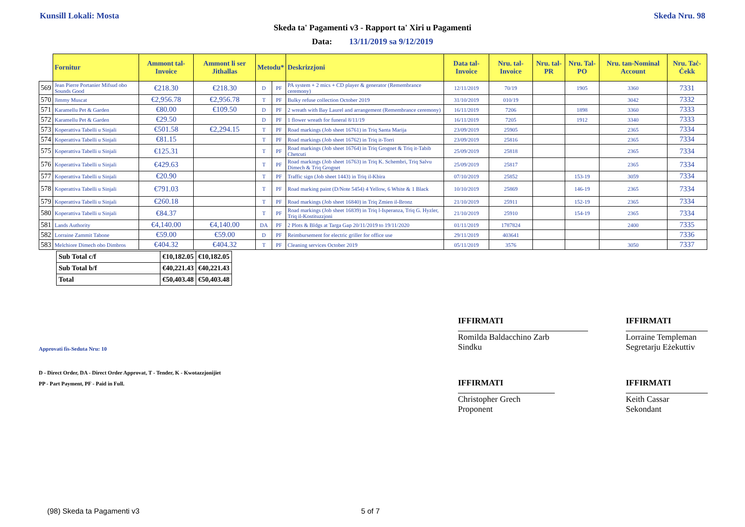Kunsill Lokali: Mosta Skeda Nru. 98
Skeda ta' Pagamenti v3 - Rapport ta' Xiri u Pagamenti
Data: 13/11/2019 sa 9/12/2019
| | Fornitur | Ammont tal-Invoice | Ammont li ser Jithallas | Metodu* | | Deskrizzjoni | Data tal-Invoice | Nru. tal-Invoice | Nru. tal-PR | Nru. Tal-PO | Nru. tan-Nominal Account | Nru. Taċ-Ċekk |
| --- | --- | --- | --- | --- | --- | --- | --- | --- | --- | --- | --- | --- |
| 569 | Jean Pierre Portanier Mifsud obo Sounds Good | €218.30 | €218.30 | D | PF | PA system + 2 mics + CD player & generator (Remembrance ceremony) | 12/11/2019 | 70/19 | | 1905 | 3360 | 7331 |
| 570 | Jimmy Muscat | €2,956.78 | €2,956.78 | T | PF | Bulky refuse collection October 2019 | 31/10/2019 | 010/19 | | | 3042 | 7332 |
| 571 | Karamellu Pet & Garden | €80.00 | €109.50 | D | PF | 2 wreath with Bay Laurel and arrangement (Remembrance ceremony) | 16/11/2019 | 7206 | | 1898 | 3360 | 7333 |
| 572 | Karamellu Pet & Garden | €29.50 | | D | PF | 1 flower wreath for funeral 8/11/19 | 16/11/2019 | 7205 | | 1912 | 3340 | 7333 |
| 573 | Koperattiva Tabelli u Sinjali | €501.58 | €2,294.15 | T | PF | Road markings (Job sheet 16761) in Triq Santa Marija | 23/09/2019 | 25905 | | | 2365 | 7334 |
| 574 | Koperattiva Tabelli u Sinjali | €81.15 | | T | PF | Road markings (Job sheet 16762) in Triq it-Torri | 23/09/2019 | 25816 | | | 2365 | 7334 |
| 575 | Koperattiva Tabelli u Sinjali | €125.31 | | T | PF | Road markings (Job sheet 16764) in Triq Grognet & Triq it-Tabib Chetcuti | 25/09/2019 | 25818 | | | 2365 | 7334 |
| 576 | Koperattiva Tabelli u Sinjali | €429.63 | | T | PF | Road markings (Job sheet 16763) in Triq K. Schembri, Triq Salvu Dimech & Triq Grognet | 25/09/2019 | 25817 | | | 2365 | 7334 |
| 577 | Koperattiva Tabelli u Sinjali | €20.90 | | T | PF | Traffic sign (Job sheet 1443) in Triq il-Kbira | 07/10/2019 | 25852 | | 153-19 | 3059 | 7334 |
| 578 | Koperattiva Tabelli u Sinjali | €791.03 | | T | PF | Road marking paint (D/Note 5454) 4 Yellow, 6 White & 1 Black | 10/10/2019 | 25869 | | 146-19 | 2365 | 7334 |
| 579 | Koperattiva Tabelli u Sinjali | €260.18 | | T | PF | Road markings (Job sheet 16840) in Triq Zmien il-Bronz | 21/10/2019 | 25911 | | 152-19 | 2365 | 7334 |
| 580 | Koperattiva Tabelli u Sinjali | €84.37 | | T | PF | Road markings (Job sheet 16839) in Triq l-Isperanza, Triq G. Hyzler, Triq il-Kostituzzjoni | 21/10/2019 | 25910 | | 154-19 | 2365 | 7334 |
| 581 | Lands Authority | €4,140.00 | €4,140.00 | DA | PF | 2 Plots & Bldgs at Targa Gap 20/11/2019 to 19/11/2020 | 01/11/2019 | 1787824 | | | 2400 | 7335 |
| 582 | Lorraine Zammit Tabone | €59.00 | €59.00 | D | PF | Reimbursement for electric griller for office use | 29/11/2019 | 403641 | | | | 7336 |
| 583 | Melchiore Dimech obo Dimbros | €404.32 | €404.32 | T | PF | Cleaning services October 2019 | 05/11/2019 | 3576 | | | 3050 | 7337 |
| Sub Total c/f | €10,182.05 | €10,182.05 |
| Sub Total b/f | €40,221.43 | €40,221.43 |
| Total | €50,403.48 | €50,403.48 |
IFFIRMATI IFFIRMATI
Romilda Baldacchino Zarb
Sindku
Lorraine Templeman
Segretarju Eżekuttiv
Approvati fis-Seduta Nru: 10
D - Direct Order, DA - Direct Order Approvat, T - Tender, K - Kwotazzjonijiet
PP - Part Payment, PF - Paid in Full.
IFFIRMATI IFFIRMATI
Christopher Grech
Proponent
Keith Cassar
Sekondant
(98) Skeda ta Pagamenti v3 5 of 7